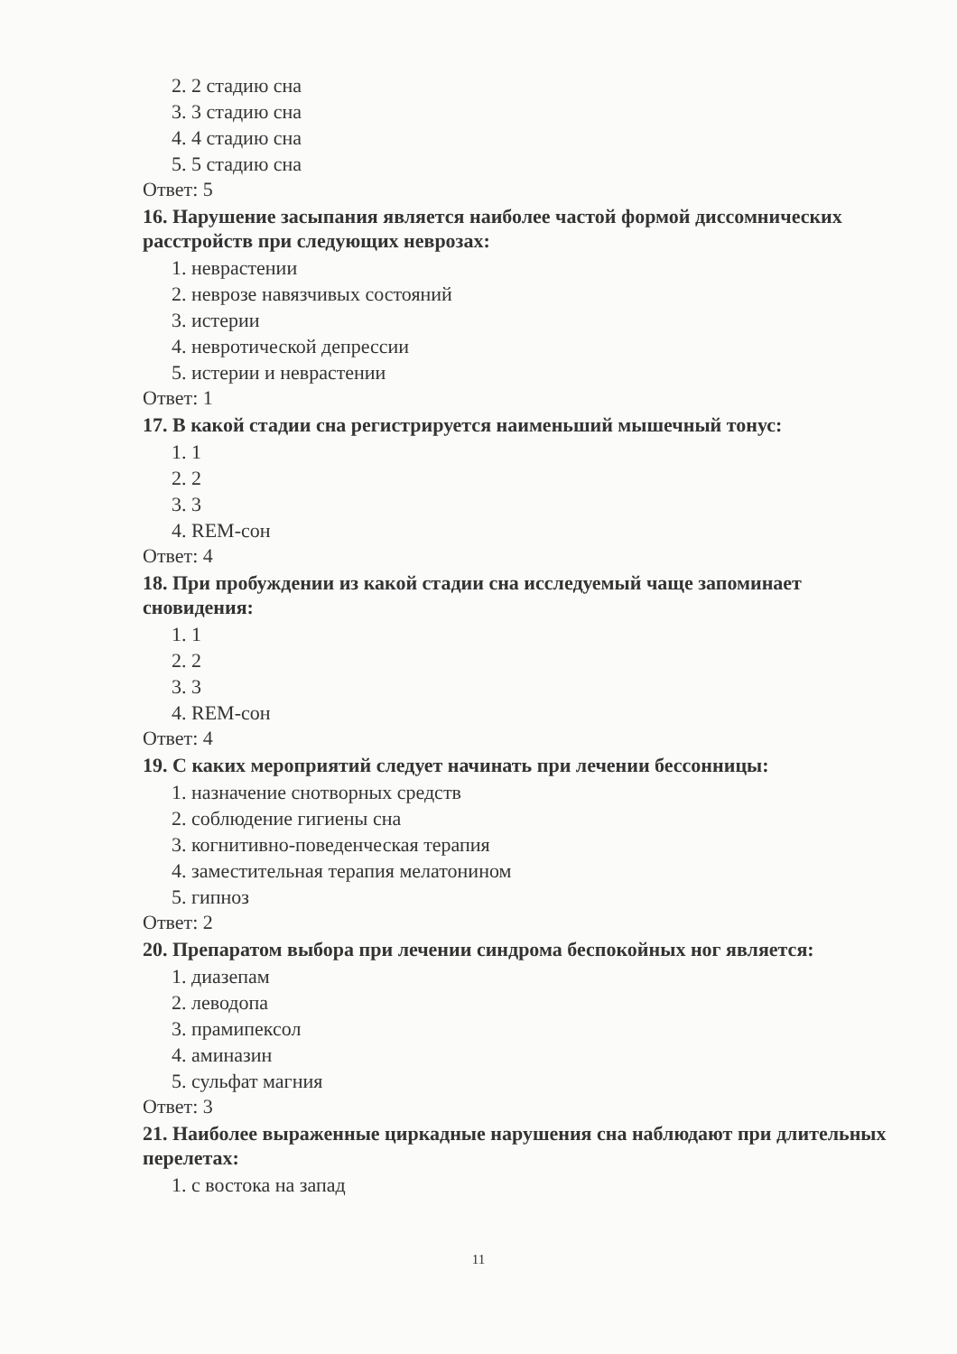2. 2 стадию сна
3. 3 стадию сна
4. 4 стадию сна
5. 5 стадию сна
Ответ: 5
16. Нарушение засыпания является наиболее частой формой диссомнических расстройств при следующих неврозах:
1. неврастении
2. неврозе навязчивых состояний
3. истерии
4. невротической депрессии
5. истерии и неврастении
Ответ: 1
17. В какой стадии сна регистрируется наименьший мышечный тонус:
1. 1
2. 2
3. 3
4. REM-сон
Ответ: 4
18. При пробуждении из какой стадии сна исследуемый чаще запоминает сновидения:
1. 1
2. 2
3. 3
4. REM-сон
Ответ: 4
19. С каких мероприятий следует начинать при лечении бессонницы:
1. назначение снотворных средств
2. соблюдение гигиены сна
3. когнитивно-поведенческая терапия
4. заместительная терапия мелатонином
5. гипноз
Ответ: 2
20. Препаратом выбора при лечении синдрома беспокойных ног является:
1. диазепам
2. леводопа
3. прамипексол
4. аминазин
5. сульфат магния
Ответ: 3
21. Наиболее выраженные циркадные нарушения сна наблюдают при длительных перелетах:
1. с востока на запад
11